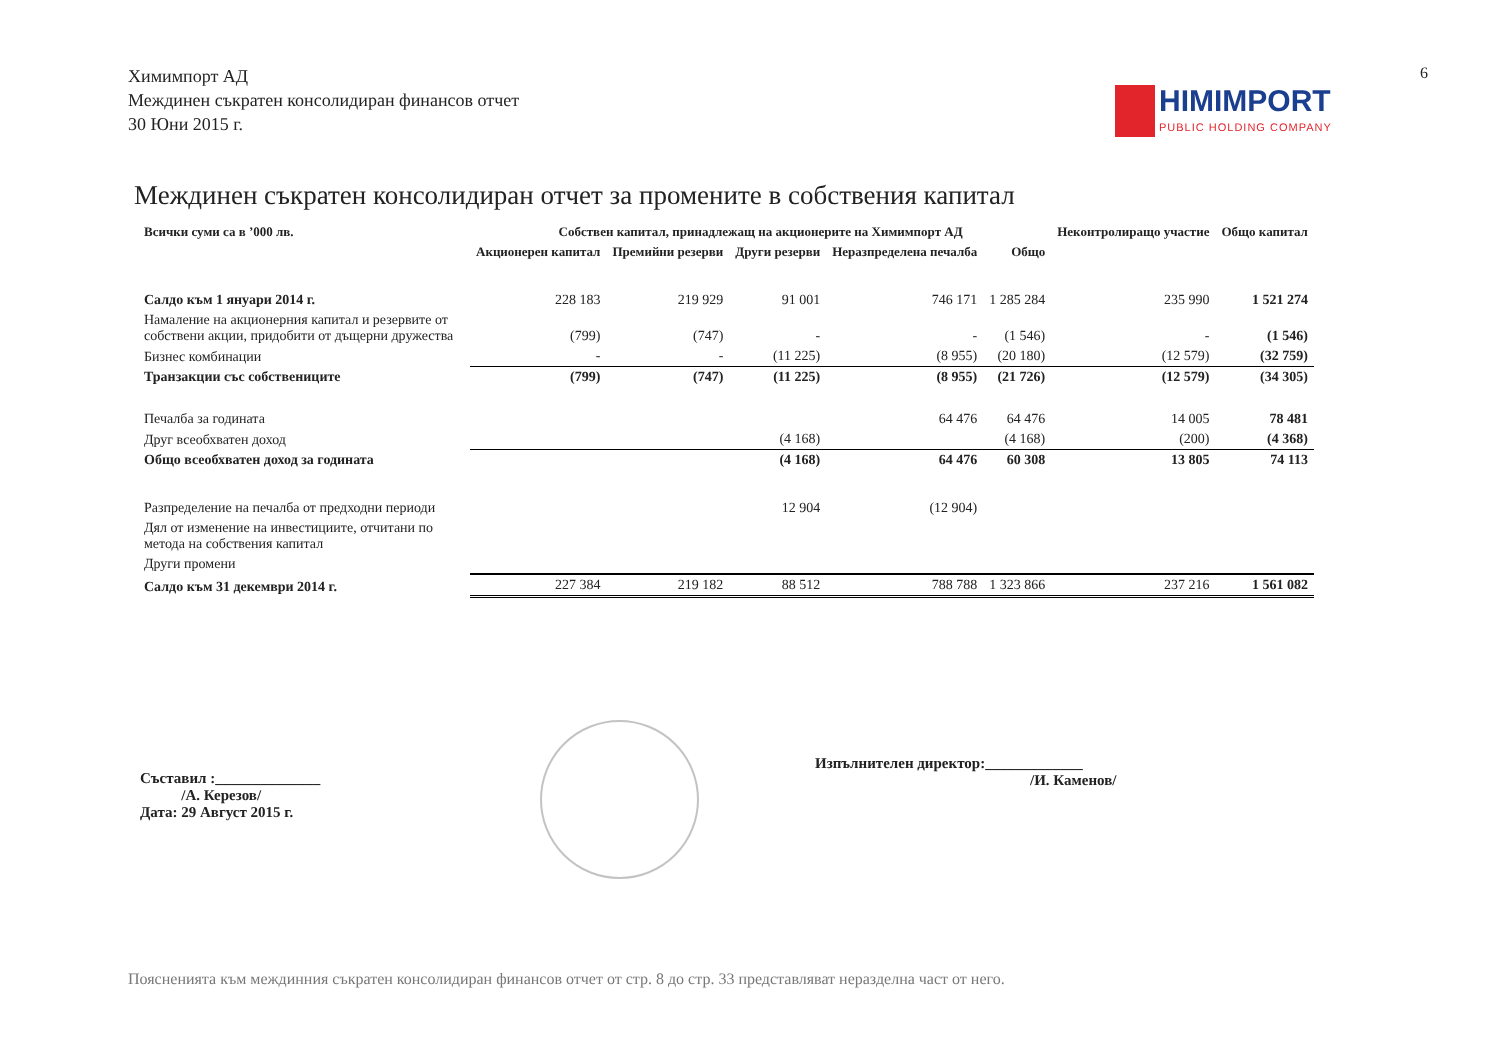Химимпорт АД
Междинен съкратен консолидиран финансов отчет
30 Юни 2015 г.
6
HIMIMPORT PUBLIC HOLDING COMPANY
Междинен съкратен консолидиран отчет за промените в собствения капитал
| Всички суми са в ’000 лв. | Собствен капитал, принадлежащ на акционерите на Химимпорт АД | | | | | Неконтролиращо участие | Общо капитал |
| --- | --- | --- | --- | --- | --- | --- | --- |
| | Акционерен капитал | Премийни резерви | Други резерви | Неразпределена печалба | Общо | | |
| Салдо към 1 януари 2014 г. | 228 183 | 219 929 | 91 001 | 746 171 | 1 285 284 | 235 990 | 1 521 274 |
| Намаление на акционерния капитал и резервите от собствени акции, придобити от дъщерни дружества | (799) | (747) | - | - | (1 546) | - | (1 546) |
| Бизнес комбинации | - | - | (11 225) | (8 955) | (20 180) | (12 579) | (32 759) |
| Транзакции със собствениците | (799) | (747) | (11 225) | (8 955) | (21 726) | (12 579) | (34 305) |
| Печалба за годината | | | | 64 476 | 64 476 | 14 005 | 78 481 |
| Друг всеобхватен доход | | | (4 168) | | (4 168) | (200) | (4 368) |
| Общо всеобхватен доход за годината | | | (4 168) | 64 476 | 60 308 | 13 805 | 74 113 |
| Разпределение на печалба от предходни периоди | | | 12 904 | (12 904) | | | |
| Дял от изменение на инвестициите, отчитани по метода на собствения капитал | | | | | | | |
| Други промени | | | | | | | |
| Салдо към 31 декември 2014 г. | 227 384 | 219 182 | 88 512 | 788 788 | 1 323 866 | 237 216 | 1 561 082 |
Съставил :______________
/А. Керезов/
Дата: 29 Август 2015 г.
Изпълнителен директор:_____________
/И. Каменов/
Поясненията към междинния съкратен консолидиран финансов отчет от стр. 8 до стр. 33 представляват неразделна част от него.